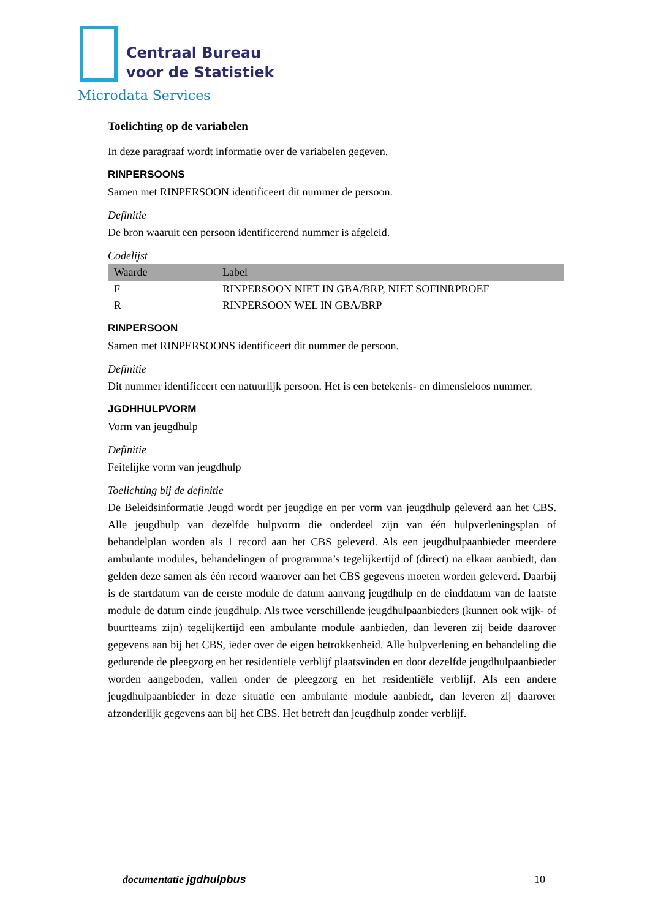Centraal Bureau
voor de Statistiek
Microdata Services
Toelichting op de variabelen
In deze paragraaf wordt informatie over de variabelen gegeven.
RINPERSOONS
Samen met RINPERSOON identificeert dit nummer de persoon.
Definitie
De bron waaruit een persoon identificerend nummer is afgeleid.
Codelijst
| Waarde | Label |
| --- | --- |
| F | RINPERSOON NIET IN GBA/BRP, NIET SOFINRPROEF |
| R | RINPERSOON WEL IN GBA/BRP |
RINPERSOON
Samen met RINPERSOONS identificeert dit nummer de persoon.
Definitie
Dit nummer identificeert een natuurlijk persoon. Het is een betekenis- en dimensieloos nummer.
JGDHHULPVORM
Vorm van jeugdhulp
Definitie
Feitelijke vorm van jeugdhulp
Toelichting bij de definitie
De Beleidsinformatie Jeugd wordt per jeugdige en per vorm van jeugdhulp geleverd aan het CBS. Alle jeugdhulp van dezelfde hulpvorm die onderdeel zijn van één hulpverleningsplan of behandelplan worden als 1 record aan het CBS geleverd. Als een jeugdhulpaanbieder meerdere ambulante modules, behandelingen of programma’s tegelijkertijd of (direct) na elkaar aanbiedt, dan gelden deze samen als één record waarover aan het CBS gegevens moeten worden geleverd. Daarbij is de startdatum van de eerste module de datum aanvang jeugdhulp en de einddatum van de laatste module de datum einde jeugdhulp. Als twee verschillende jeugdhulpaanbieders (kunnen ook wijk- of buurtteams zijn) tegelijkertijd een ambulante module aanbieden, dan leveren zij beide daarover gegevens aan bij het CBS, ieder over de eigen betrokkenheid. Alle hulpverlening en behandeling die gedurende de pleegzorg en het residentiële verblijf plaatsvinden en door dezelfde jeugdhulpaanbieder worden aangeboden, vallen onder de pleegzorg en het residentiële verblijf. Als een andere jeugdhulpaanbieder in deze situatie een ambulante module aanbiedt, dan leveren zij daarover afzonderlijk gegevens aan bij het CBS. Het betreft dan jeugdhulp zonder verblijf.
documentatie jgdhulpbus 10